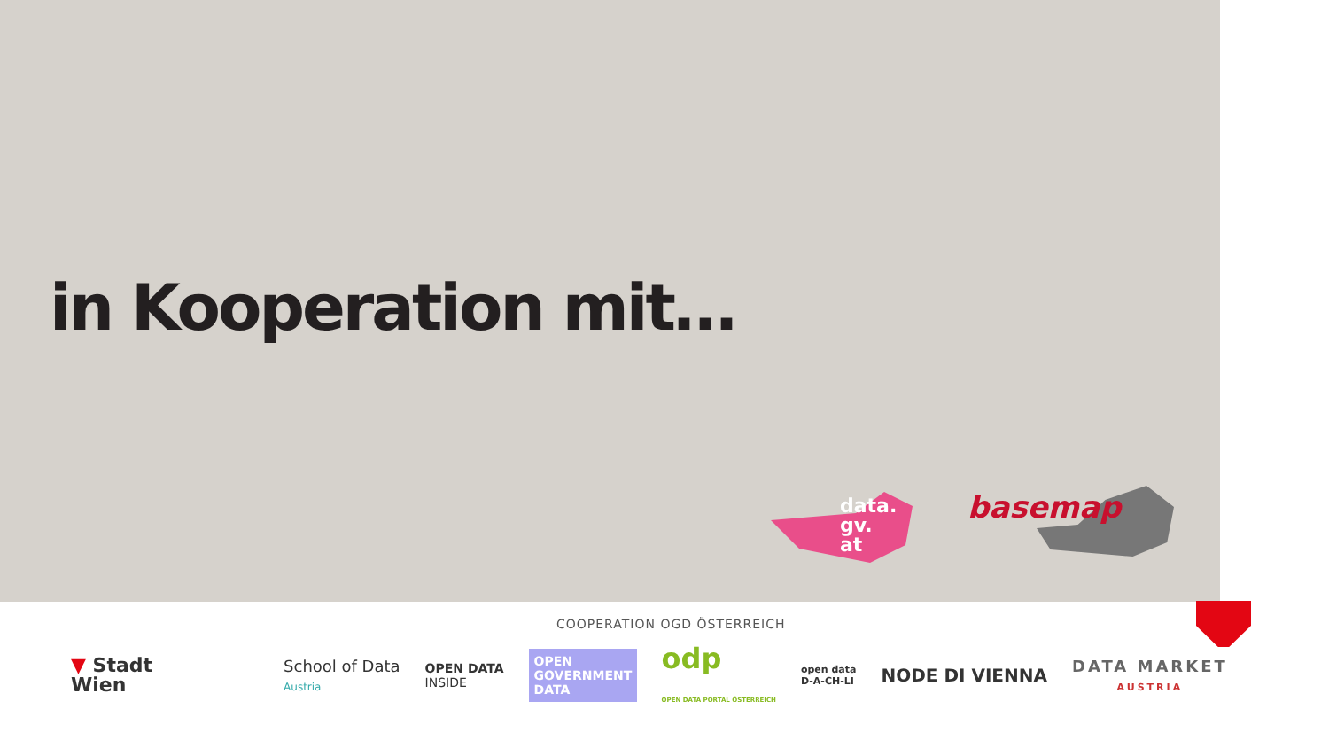in Kooperation mit…
data.
gv.
at
basemap
COOPERATION OGD ÖSTERREICH
▼ Stadt
Wien
School of Data
Austria
OPEN DATA
INSIDE
OPEN GOVERNMENT DATA
odp
OPEN DATA PORTAL ÖSTERREICH
open data
D-A-CH-LI
NODE DI VIENNA
DATA MARKET
AUSTRIA